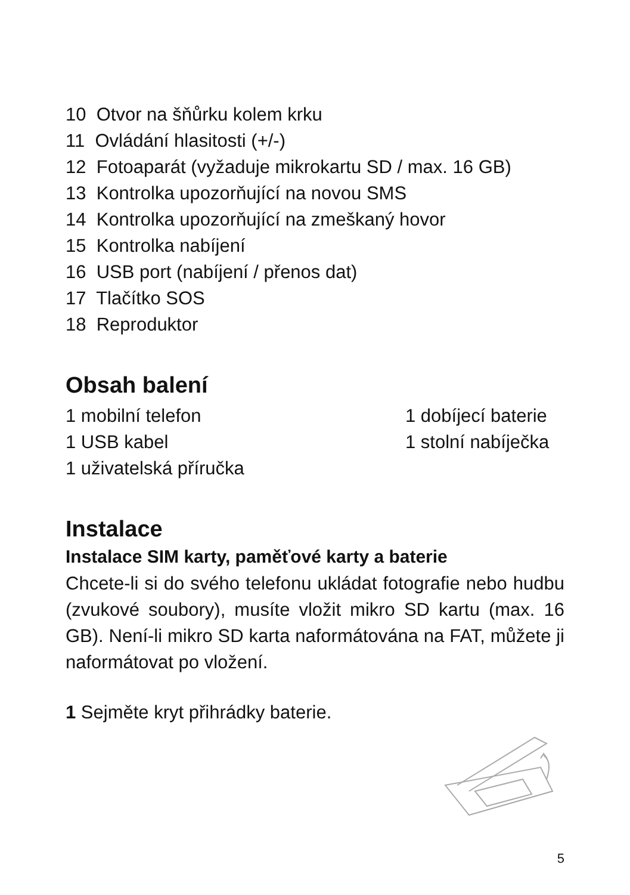10 Otvor na šňůrku kolem krku
11 Ovládání hlasitosti (+/-)
12 Fotoaparát (vyžaduje mikrokartu SD / max. 16 GB)
13 Kontrolka upozorňující na novou SMS
14 Kontrolka upozorňující na zmeškaný hovor
15 Kontrolka nabíjení
16 USB port (nabíjení / přenos dat)
17 Tlačítko SOS
18 Reproduktor
Obsah balení
1 mobilní telefon
1 dobíjecí baterie
1 USB kabel
1 stolní nabíječka
1 uživatelská příručka
Instalace
Instalace SIM karty, paměťové karty a baterie
Chcete-li si do svého telefonu ukládat fotografie nebo hudbu (zvukové soubory), musíte vložit mikro SD kartu (max. 16 GB). Není-li mikro SD karta naformátována na FAT, můžete ji naformátovat po vložení.
1 Sejměte kryt přihrádky baterie.
5